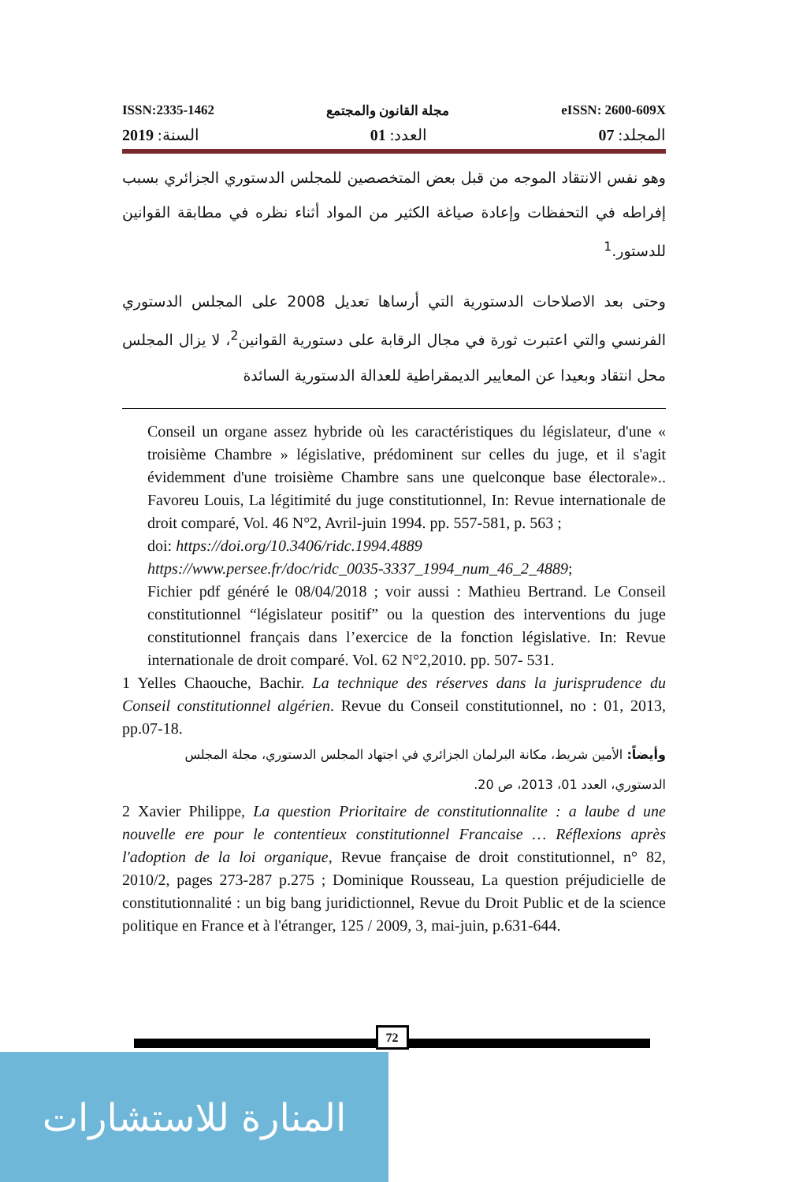ISSN:2335-1462 مجلة القانون والمجتمع eISSN: 2600-609X
المجلد: 07 العدد: 01 السنة: 2019
وهو نفس الانتقاد الموجه من قبل بعض المتخصصين للمجلس الدستوري الجزائري بسبب إفراطه في التحفظات وإعادة صياغة الكثير من المواد أثناء نظره في مطابقة القوانين للدستور.<sup>1</sup>
وحتى بعد الاصلاحات الدستورية التي أرساها تعديل 2008 على المجلس الدستوري الفرنسي والتي اعتبرت ثورة في مجال الرقابة على دستورية القوانين<sup>2</sup>، لا يزال المجلس محل انتقاد وبعيدا عن المعايير الديمقراطية للعدالة الدستورية السائدة
Conseil un organe assez hybride où les caractéristiques du législateur, d'une « troisième Chambre » législative, prédominent sur celles du juge, et il s'agit évidemment d'une troisième Chambre sans une quelconque base électorale».. Favoreu Louis, La légitimité du juge constitutionnel, In: Revue internationale de droit comparé, Vol. 46 N°2, Avril-juin 1994. pp. 557-581, p. 563 ;
doi: https://doi.org/10.3406/ridc.1994.4889
https://www.persee.fr/doc/ridc_0035-3337_1994_num_46_2_4889;
Fichier pdf généré le 08/04/2018 ; voir aussi : Mathieu Bertrand. Le Conseil constitutionnel “législateur positif” ou la question des interventions du juge constitutionnel français dans l’exercice de la fonction législative. In: Revue internationale de droit comparé. Vol. 62 N°2,2010. pp. 507- 531.
1 Yelles Chaouche, Bachir. La technique des réserves dans la jurisprudence du Conseil constitutionnel algérien. Revue du Conseil constitutionnel, no : 01, 2013, pp.07-18.
وأيضاً: الأمين شريط، مكانة البرلمان الجزائري في اجتهاد المجلس الدستوري، مجلة المجلس الدستوري، العدد 01، 2013، ص 20.
2 Xavier Philippe, La question Prioritaire de constitutionnalite : a laube d une nouvelle ere pour le contentieux constitutionnel Francaise … Réflexions après l'adoption de la loi organique, Revue française de droit constitutionnel, n° 82, 2010/2, pages 273-287 p.275 ; Dominique Rousseau, La question préjudicielle de constitutionnalité : un big bang juridictionnel, Revue du Droit Public et de la science politique en France et à l'étranger, 125 / 2009, 3, mai-juin, p.631-644.
72
المنارة للاستشارات